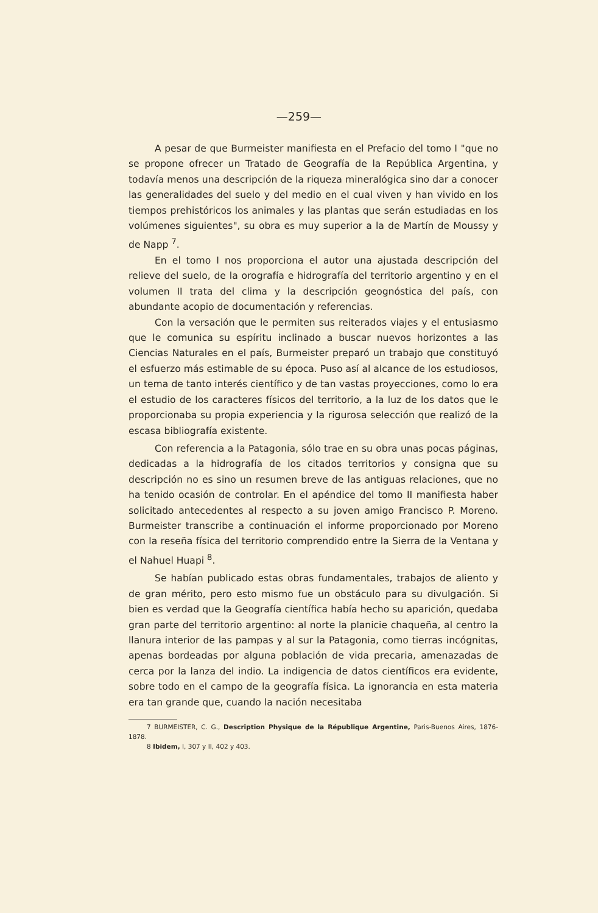—259—
A pesar de que Burmeister manifiesta en el Prefacio del tomo I "que no se propone ofrecer un Tratado de Geografía de la República Argentina, y todavía menos una descripción de la riqueza mineralógica sino dar a conocer las generalidades del suelo y del medio en el cual viven y han vivido en los tiempos prehistóricos los animales y las plantas que serán estudiadas en los volúmenes siguientes", su obra es muy superior a la de Martín de Moussy y de Napp <sup>7</sup>.
En el tomo I nos proporciona el autor una ajustada descripción del relieve del suelo, de la orografía e hidrografía del territorio argentino y en el volumen II trata del clima y la descripción geognóstica del país, con abundante acopio de documentación y referencias.
Con la versación que le permiten sus reiterados viajes y el entusiasmo que le comunica su espíritu inclinado a buscar nuevos horizontes a las Ciencias Naturales en el país, Burmeister preparó un trabajo que constituyó el esfuerzo más estimable de su época. Puso así al alcance de los estudiosos, un tema de tanto interés científico y de tan vastas proyecciones, como lo era el estudio de los caracteres físicos del territorio, a la luz de los datos que le proporcionaba su propia experiencia y la rigurosa selección que realizó de la escasa bibliografía existente.
Con referencia a la Patagonia, sólo trae en su obra unas pocas páginas, dedicadas a la hidrografía de los citados territorios y consigna que su descripción no es sino un resumen breve de las antiguas relaciones, que no ha tenido ocasión de controlar. En el apéndice del tomo II manifiesta haber solicitado antecedentes al respecto a su joven amigo Francisco P. Moreno. Burmeister transcribe a continuación el informe proporcionado por Moreno con la reseña física del territorio comprendido entre la Sierra de la Ventana y el Nahuel Huapi <sup>8</sup>.
Se habían publicado estas obras fundamentales, trabajos de aliento y de gran mérito, pero esto mismo fue un obstáculo para su divulgación. Si bien es verdad que la Geografía científica había hecho su aparición, quedaba gran parte del territorio argentino: al norte la planicie chaqueña, al centro la llanura interior de las pampas y al sur la Patagonia, como tierras incógnitas, apenas bordeadas por alguna población de vida precaria, amenazadas de cerca por la lanza del indio. La indigencia de datos científicos era evidente, sobre todo en el campo de la geografía física. La ignorancia en esta materia era tan grande que, cuando la nación necesitaba
7 BURMEISTER, C. G., Description Physique de la République Argentine, Paris-Buenos Aires, 1876-1878.
8 Ibidem, I, 307 y II, 402 y 403.